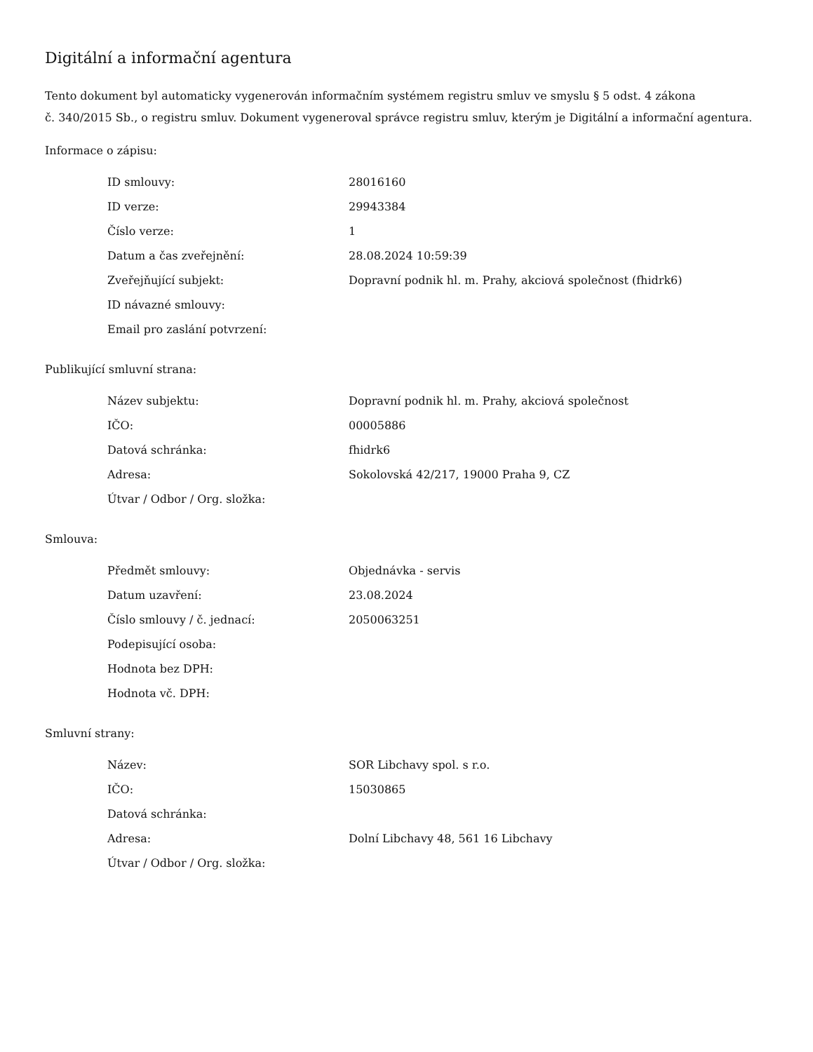Digitální a informační agentura
Tento dokument byl automaticky vygenerován informačním systémem registru smluv ve smyslu § 5 odst. 4 zákona
č. 340/2015 Sb., o registru smluv. Dokument vygeneroval správce registru smluv, kterým je Digitální a informační agentura.
Informace o zápisu:
| ID smlouvy: | 28016160 |
| ID verze: | 29943384 |
| Číslo verze: | 1 |
| Datum a čas zveřejnění: | 28.08.2024 10:59:39 |
| Zveřejňující subjekt: | Dopravní podnik hl. m. Prahy, akciová společnost (fhidrk6) |
| ID návazné smlouvy: | |
| Email pro zaslání potvrzení: | |
Publikující smluvní strana:
| Název subjektu: | Dopravní podnik hl. m. Prahy, akciová společnost |
| IČO: | 00005886 |
| Datová schránka: | fhidrk6 |
| Adresa: | Sokolovská 42/217, 19000 Praha 9, CZ |
| Útvar / Odbor / Org. složka: | |
Smlouva:
| Předmět smlouvy: | Objednávka - servis |
| Datum uzavření: | 23.08.2024 |
| Číslo smlouvy / č. jednací: | 2050063251 |
| Podepisující osoba: | |
| Hodnota bez DPH: | |
| Hodnota vč. DPH: | |
Smluvní strany:
| Název: | SOR Libchavy spol. s r.o. |
| IČO: | 15030865 |
| Datová schránka: | |
| Adresa: | Dolní Libchavy 48, 561 16 Libchavy |
| Útvar / Odbor / Org. složka: | |